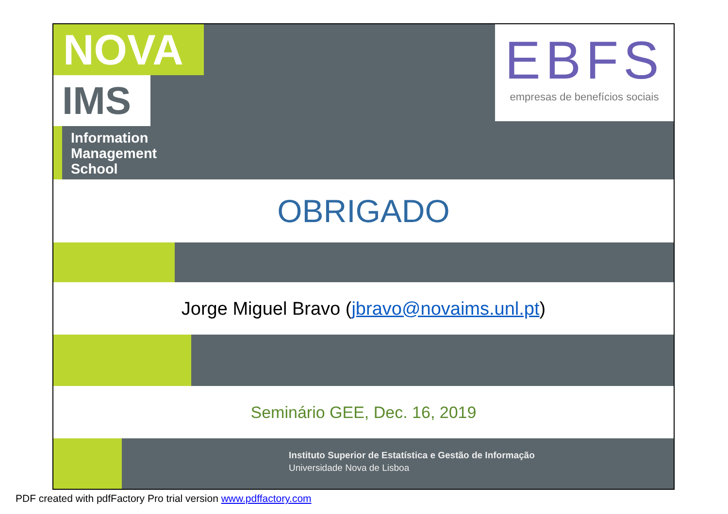NOVA
IMS
Information
Management
School
EBFS
empresas de benefícios sociais
OBRIGADO
Jorge Miguel Bravo (jbravo@novaims.unl.pt)
Seminário GEE, Dec. 16, 2019
Instituto Superior de Estatística e Gestão de Informação
Universidade Nova de Lisboa
PDF created with pdfFactory Pro trial version www.pdffactory.com